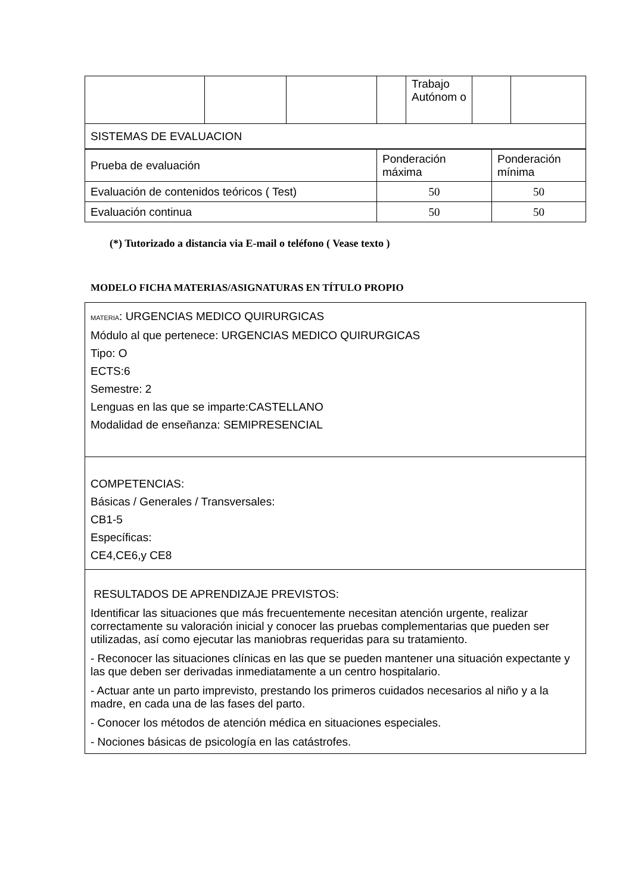| | | | | Trabajo Autónom o | | |
| SISTEMAS DE EVALUACION | | | | | | |
| Prueba de evaluación | Ponderación máxima | Ponderación mínima |
| Evaluación de contenidos teóricos ( Test) | 50 | 50 |
| Evaluación continua | 50 | 50 |
(*) Tutorizado a distancia via E-mail o teléfono ( Vease texto )
MODELO FICHA MATERIAS/ASIGNATURAS EN TÍTULO PROPIO
| MATERIA : URGENCIAS MEDICO QUIRURGICAS Módulo al que pertenece: URGENCIAS MEDICO QUIRURGICAS Tipo: O ECTS:6 Semestre: 2 Lenguas en las que se imparte:CASTELLANO Modalidad de enseñanza: SEMIPRESENCIAL |
| COMPETENCIAS: Básicas / Generales / Transversales: CB1-5 Específicas: CE4,CE6,y CE8 |
| RESULTADOS DE APRENDIZAJE PREVISTOS: Identificar las situaciones que más frecuentemente necesitan atención urgente, realizar correctamente su valoración inicial y conocer las pruebas complementarias que pueden ser utilizadas, así como ejecutar las maniobras requeridas para su tratamiento. - Reconocer las situaciones clínicas en las que se pueden mantener una situación expectante y las que deben ser derivadas inmediatamente a un centro hospitalario. - Actuar ante un parto imprevisto, prestando los primeros cuidados necesarios al niño y a la madre, en cada una de las fases del parto. - Conocer los métodos de atención médica en situaciones especiales. - Nociones básicas de psicología en las catástrofes. |